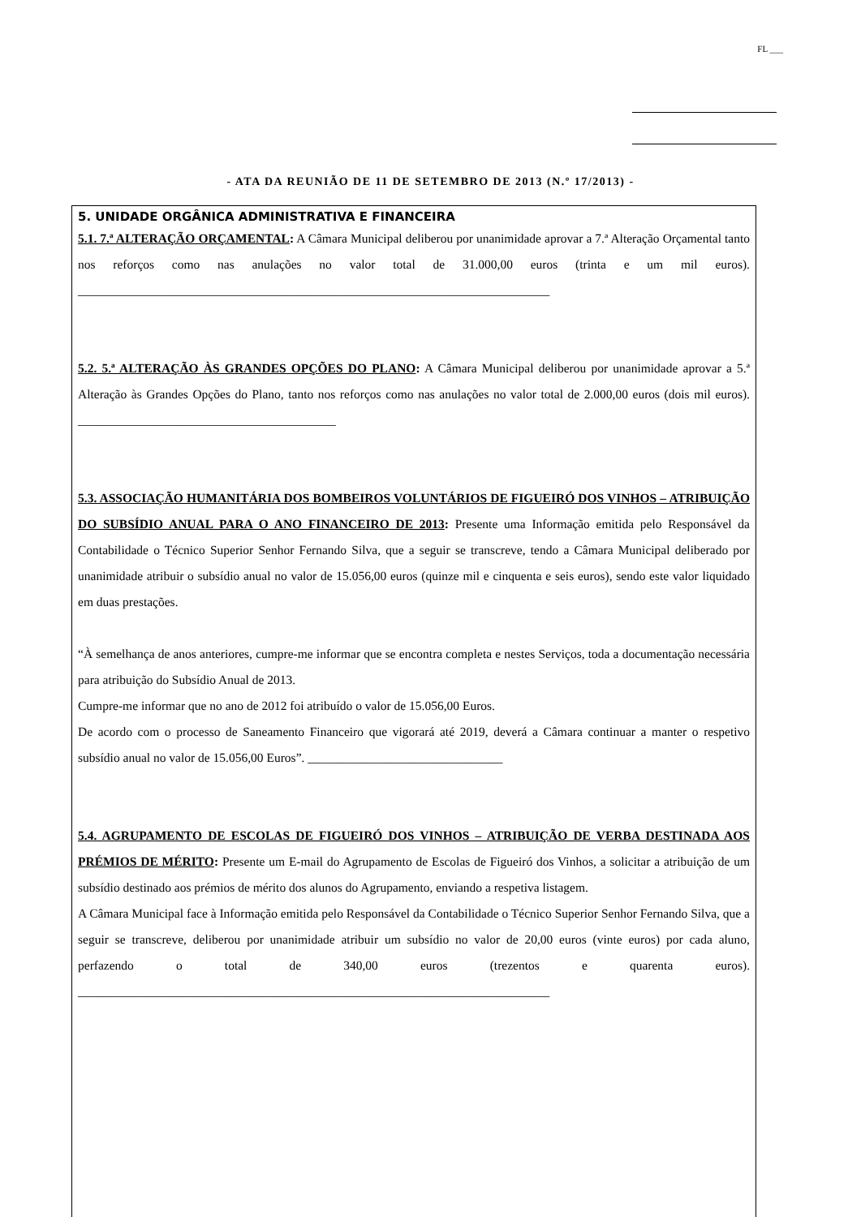FL ___
- ATA DA REUNIÃO DE 11 DE SETEMBRO DE 2013 (N.º 17/2013) -
5. UNIDADE ORGÂNICA ADMINISTRATIVA E FINANCEIRA
5.1. 7.ª ALTERAÇÃO ORÇAMENTAL: A Câmara Municipal deliberou por unanimidade aprovar a 7.ª Alteração Orçamental tanto nos reforços como nas anulações no valor total de 31.000,00 euros (trinta e um mil euros). ___________________________________________________________________________
5.2. 5.ª ALTERAÇÃO ÀS GRANDES OPÇÕES DO PLANO: A Câmara Municipal deliberou por unanimidade aprovar a 5.ª Alteração às Grandes Opções do Plano, tanto nos reforços como nas anulações no valor total de 2.000,00 euros (dois mil euros). _________________________________________
5.3. ASSOCIAÇÃO HUMANITÁRIA DOS BOMBEIROS VOLUNTÁRIOS DE FIGUEIRÓ DOS VINHOS – ATRIBUIÇÃO DO SUBSÍDIO ANUAL PARA O ANO FINANCEIRO DE 2013: Presente uma Informação emitida pelo Responsável da Contabilidade o Técnico Superior Senhor Fernando Silva, que a seguir se transcreve, tendo a Câmara Municipal deliberado por unanimidade atribuir o subsídio anual no valor de 15.056,00 euros (quinze mil e cinquenta e seis euros), sendo este valor liquidado em duas prestações.
“À semelhança de anos anteriores, cumpre-me informar que se encontra completa e nestes Serviços, toda a documentação necessária para atribuição do Subsídio Anual de 2013.
Cumpre-me informar que no ano de 2012 foi atribuído o valor de 15.056,00 Euros.
De acordo com o processo de Saneamento Financeiro que vigorará até 2019, deverá a Câmara continuar a manter o respetivo subsídio anual no valor de 15.056,00 Euros”. _______________________________
5.4. AGRUPAMENTO DE ESCOLAS DE FIGUEIRÓ DOS VINHOS – ATRIBUIÇÃO DE VERBA DESTINADA AOS PRÉMIOS DE MÉRITO: Presente um E-mail do Agrupamento de Escolas de Figueiró dos Vinhos, a solicitar a atribuição de um subsídio destinado aos prémios de mérito dos alunos do Agrupamento, enviando a respetiva listagem.
A Câmara Municipal face à Informação emitida pelo Responsável da Contabilidade o Técnico Superior Senhor Fernando Silva, que a seguir se transcreve, deliberou por unanimidade atribuir um subsídio no valor de 20,00 euros (vinte euros) por cada aluno, perfazendo o total de 340,00 euros (trezentos e quarenta euros). ___________________________________________________________________________